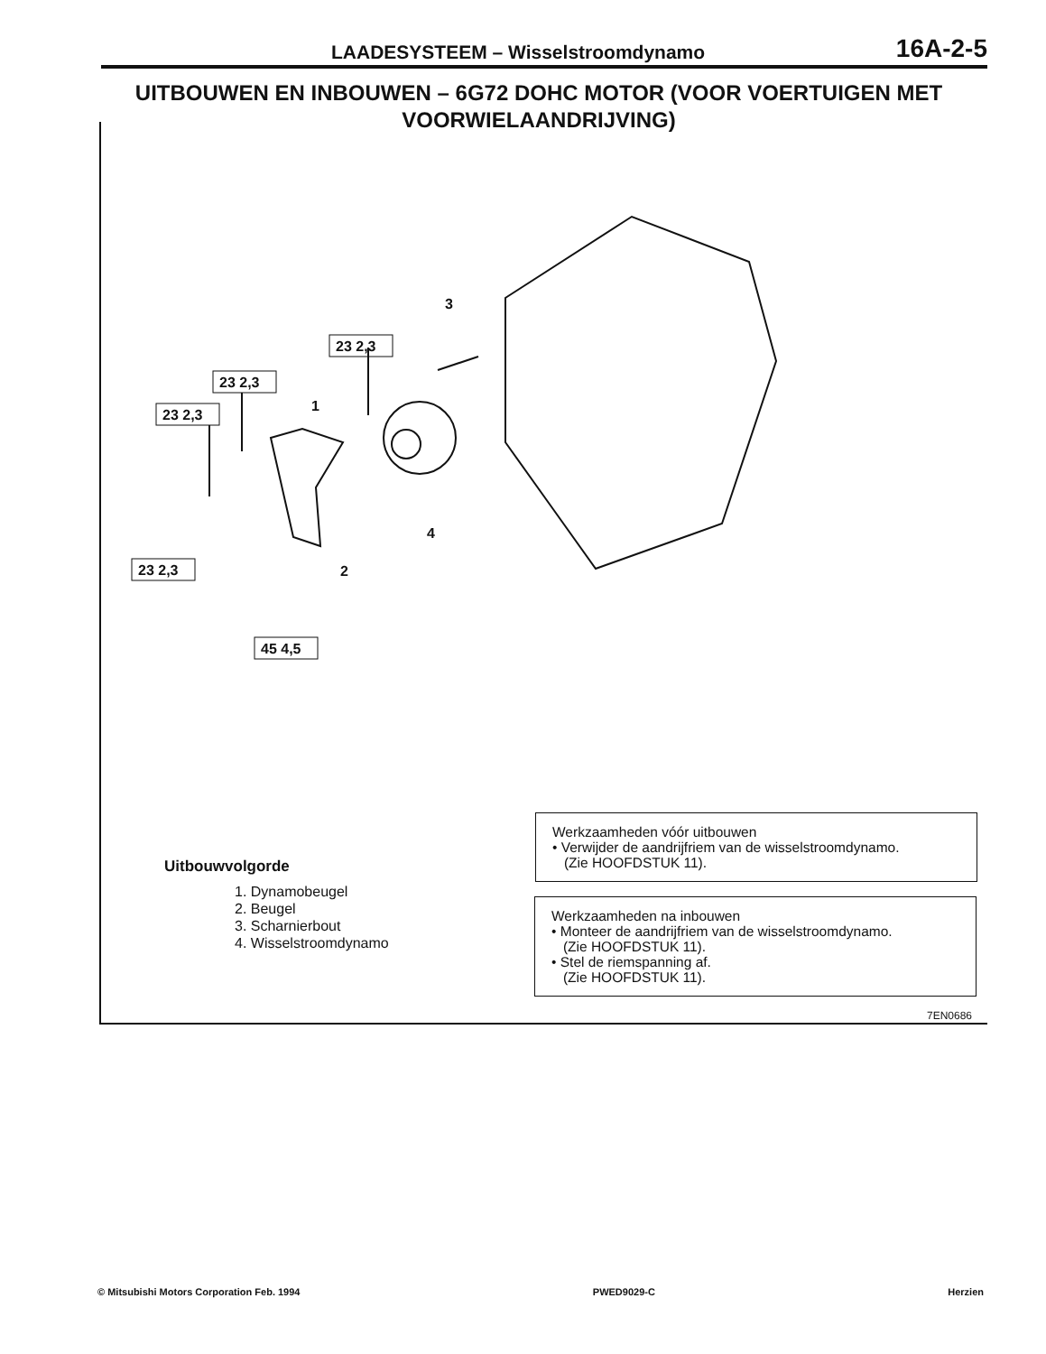LAADESYSTEEM – Wisselstroomdynamo 16A-2-5
UITBOUWEN EN INBOUWEN – 6G72 DOHC MOTOR (VOOR VOERTUIGEN MET VOORWIELAANDRIJVING)
23 2,3
23 2,3
23 2,3
23 2,3
45 4,5
1
2
3
4
Werkzaamheden vóór uitbouwen
• Verwijder de aandrijfriem van de wisselstroomdynamo.
(Zie HOOFDSTUK 11).
Werkzaamheden na inbouwen
• Monteer de aandrijfriem van de wisselstroomdynamo.
(Zie HOOFDSTUK 11).
• Stel de riemspanning af.
(Zie HOOFDSTUK 11).
Uitbouwvolgorde
1. Dynamobeugel
2. Beugel
3. Scharnierbout
4. Wisselstroomdynamo
7EN0686
© Mitsubishi Motors Corporation Feb. 1994 PWED9029-C Herzien